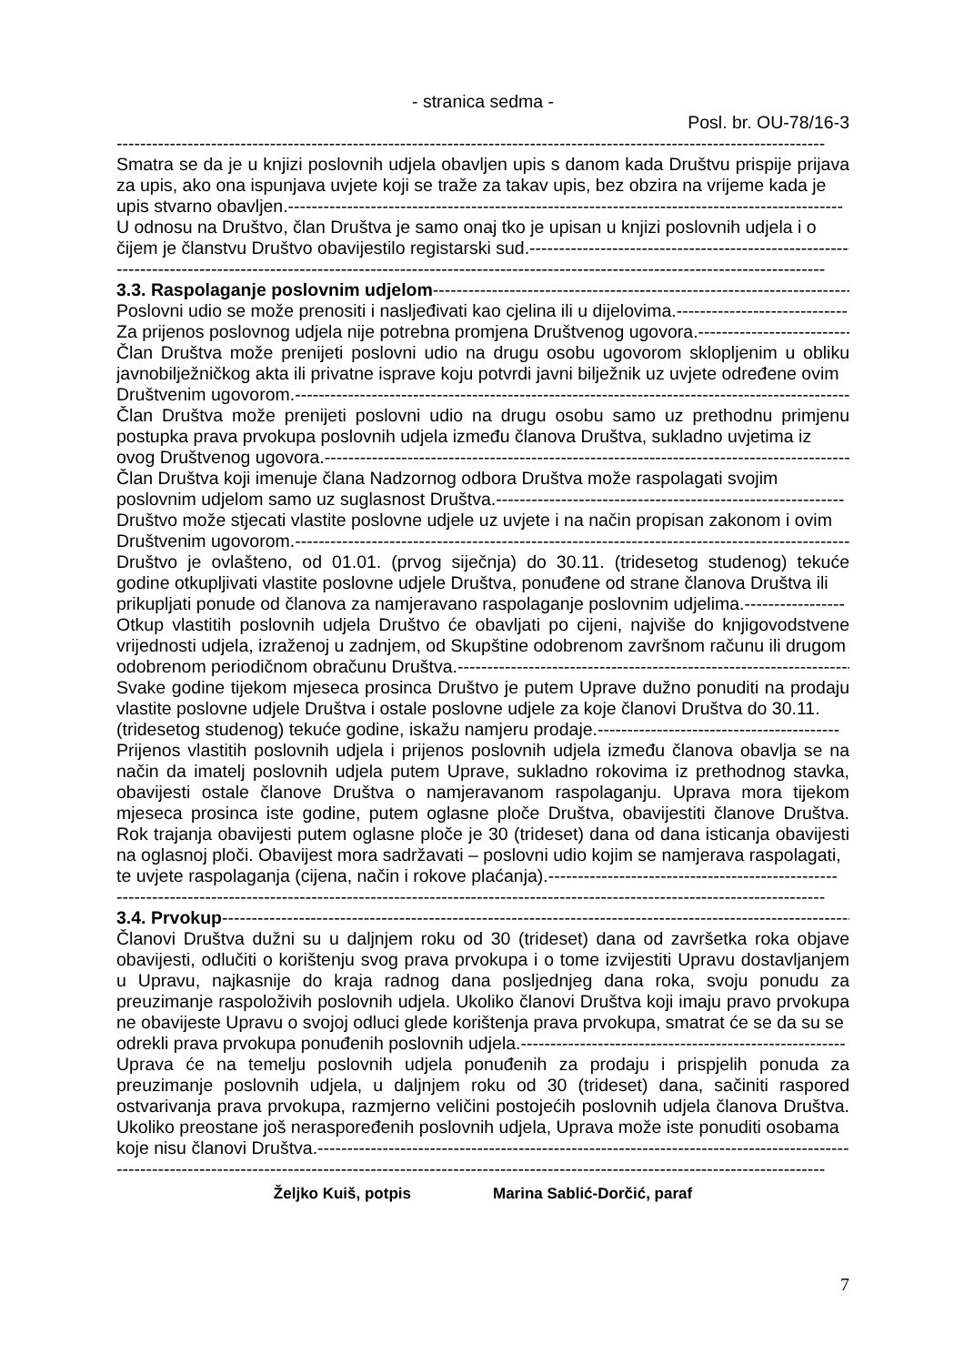- stranica sedma -
Posl. br. OU-78/16-3
------------------------------------------------------------------------------------------------------------------------
Smatra se da je u knjizi poslovnih udjela obavljen upis s danom kada Društvu prispije prijava za upis, ako ona ispunjava uvjete koji se traže za takav upis, bez obzira na vrijeme kada je
upis stvarno obavljen.----------------------------------------------------------------------------------------------
U odnosu na Društvo, član Društva je samo onaj tko je upisan u knjizi poslovnih udjela i o
čijem je članstvu Društvo obavijestilo registarski sud.----------------------------------------------------------
------------------------------------------------------------------------------------------------------------------------
3.3. Raspolaganje poslovnim udjelom----------------------------------------------------------------------------
Poslovni udio se može prenositi i nasljeđivati kao cjelina ili u dijelovima.-----------------------------
Za prijenos poslovnog udjela nije potrebna promjena Društvenog ugovora.--------------------------
Član Društva može prenijeti poslovni udio na drugu osobu ugovorom sklopljenim u obliku javnobilježničkog akta ili privatne isprave koju potvrdi javni bilježnik uz uvjete određene ovim
Društvenim ugovorom.-----------------------------------------------------------------------------------------------
Član Društva može prenijeti poslovni udio na drugu osobu samo uz prethodnu primjenu postupka prava prvokupa poslovnih udjela između članova Društva, sukladno uvjetima iz
ovog Društvenog ugovora.-------------------------------------------------------------------------------------------
Član Društva koji imenuje člana Nadzornog odbora Društva može raspolagati svojim
poslovnim udjelom samo uz suglasnost Društva.-----------------------------------------------------------
Društvo može stjecati vlastite poslovne udjele uz uvjete i na način propisan zakonom i ovim
Društvenim ugovorom.-----------------------------------------------------------------------------------------------
Društvo je ovlašteno, od 01.01. (prvog siječnja) do 30.11. (tridesetog studenog) tekuće godine otkupljivati vlastite poslovne udjele Društva, ponuđene od strane članova Društva ili
prikupljati ponude od članova za namjeravano raspolaganje poslovnim udjelima.-----------------
Otkup vlastitih poslovnih udjela Društvo će obavljati po cijeni, najviše do knjigovodstvene vrijednosti udjela, izraženoj u zadnjem, od Skupštine odobrenom završnom računu ili drugom
odobrenom periodičnom obračunu Društva.----------------------------------------------------------------------
Svake godine tijekom mjeseca prosinca Društvo je putem Uprave dužno ponuditi na prodaju vlastite poslovne udjele Društva i ostale poslovne udjele za koje članovi Društva do 30.11.
(tridesetog studenog) tekuće godine, iskažu namjeru prodaje.-----------------------------------------
Prijenos vlastitih poslovnih udjela i prijenos poslovnih udjela između članova obavlja se na način da imatelj poslovnih udjela putem Uprave, sukladno rokovima iz prethodnog stavka, obavijesti ostale članove Društva o namjeravanom raspolaganju. Uprava mora tijekom mjeseca prosinca iste godine, putem oglasne ploče Društva, obavijestiti članove Društva. Rok trajanja obavijesti putem oglasne ploče je 30 (trideset) dana od dana isticanja obavijesti na oglasnoj ploči. Obavijest mora sadržavati – poslovni udio kojim se namjerava raspolagati,
te uvjete raspolaganja (cijena, način i rokove plaćanja).-------------------------------------------------
------------------------------------------------------------------------------------------------------------------------
3.4. Prvokup-----------------------------------------------------------------------------------------------------------
Članovi Društva dužni su u daljnjem roku od 30 (trideset) dana od završetka roka objave obavijesti, odlučiti o korištenju svog prava prvokupa i o tome izvijestiti Upravu dostavljanjem u Upravu, najkasnije do kraja radnog dana posljednjeg dana roka, svoju ponudu za preuzimanje raspoloživih poslovnih udjela. Ukoliko članovi Društva koji imaju pravo prvokupa ne obavijeste Upravu o svojoj odluci glede korištenja prava prvokupa, smatrat će se da su se
odrekli prava prvokupa ponuđenih poslovnih udjela.-------------------------------------------------------
Uprava će na temelju poslovnih udjela ponuđenih za prodaju i prispjelih ponuda za preuzimanje poslovnih udjela, u daljnjem roku od 30 (trideset) dana, sačiniti raspored ostvarivanja prava prvokupa, razmjerno veličini postojećih poslovnih udjela članova Društva. Ukoliko preostane još neraspoređenih poslovnih udjela, Uprava može iste ponuditi osobama
koje nisu članovi Društva.------------------------------------------------------------------------------------------
------------------------------------------------------------------------------------------------------------------------
Željko Kuiš, potpis Marina Sablić-Dorčić, paraf
7